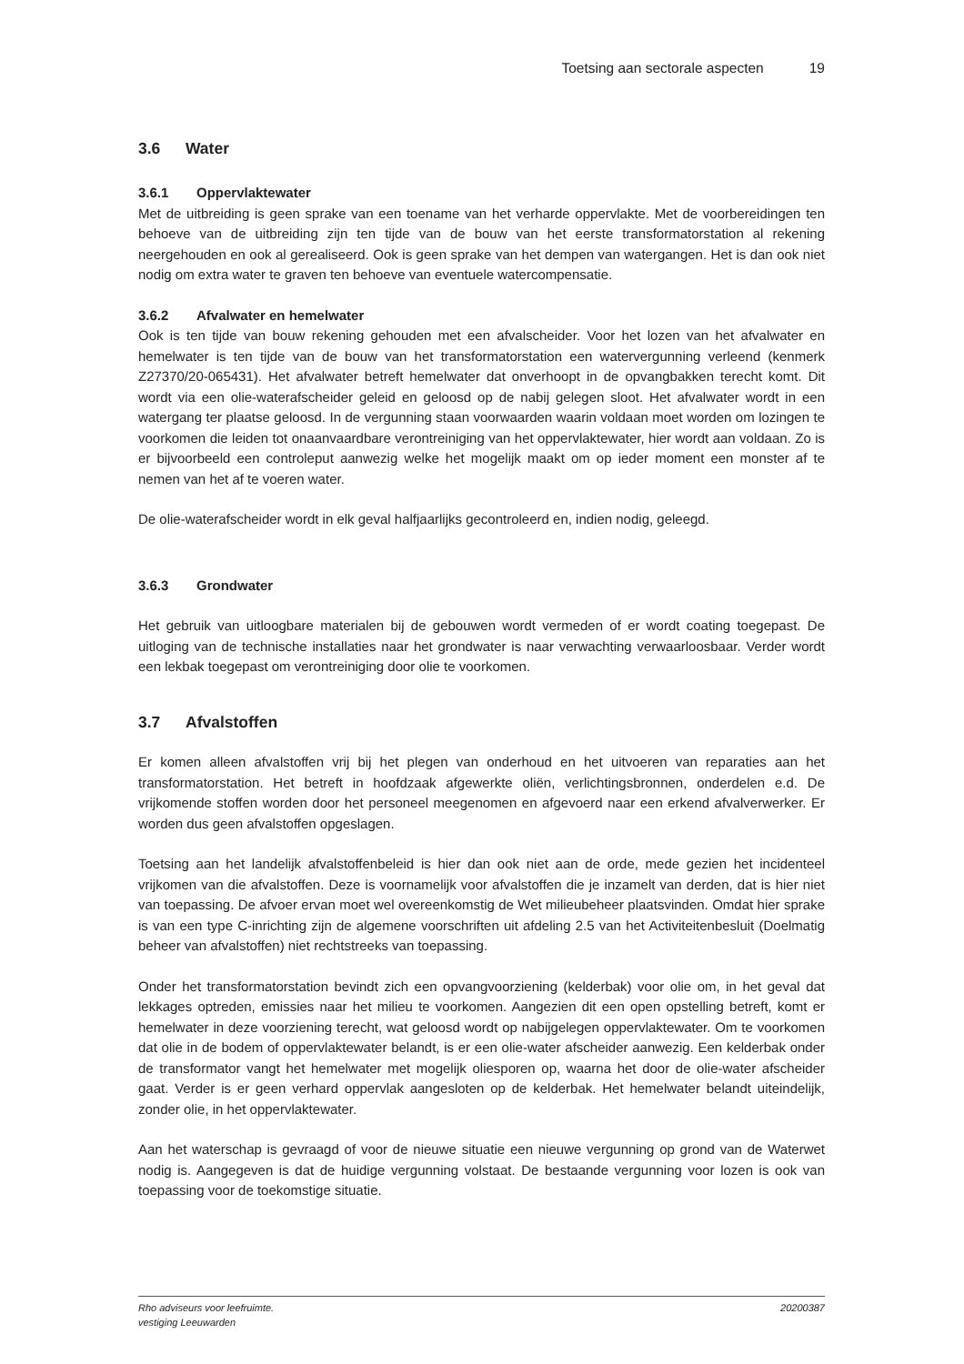Toetsing aan sectorale aspecten 19
3.6 Water
3.6.1 Oppervlaktewater
Met de uitbreiding is geen sprake van een toename van het verharde oppervlakte. Met de voorbereidingen ten behoeve van de uitbreiding zijn ten tijde van de bouw van het eerste transformatorstation al rekening neergehouden en ook al gerealiseerd. Ook is geen sprake van het dempen van watergangen. Het is dan ook niet nodig om extra water te graven ten behoeve van eventuele watercompensatie.
3.6.2 Afvalwater en hemelwater
Ook is ten tijde van bouw rekening gehouden met een afvalscheider. Voor het lozen van het afvalwater en hemelwater is ten tijde van de bouw van het transformatorstation een watervergunning verleend (kenmerk Z27370/20-065431). Het afvalwater betreft hemelwater dat onverhoopt in de opvangbakken terecht komt. Dit wordt via een olie-waterafscheider geleid en geloosd op de nabij gelegen sloot. Het afvalwater wordt in een watergang ter plaatse geloosd. In de vergunning staan voorwaarden waarin voldaan moet worden om lozingen te voorkomen die leiden tot onaanvaardbare verontreiniging van het oppervlaktewater, hier wordt aan voldaan. Zo is er bijvoorbeeld een controleput aanwezig welke het mogelijk maakt om op ieder moment een monster af te nemen van het af te voeren water.
De olie-waterafscheider wordt in elk geval halfjaarlijks gecontroleerd en, indien nodig, geleegd.
3.6.3 Grondwater
Het gebruik van uitloogbare materialen bij de gebouwen wordt vermeden of er wordt coating toegepast. De uitloging van de technische installaties naar het grondwater is naar verwachting verwaarloosbaar. Verder wordt een lekbak toegepast om verontreiniging door olie te voorkomen.
3.7 Afvalstoffen
Er komen alleen afvalstoffen vrij bij het plegen van onderhoud en het uitvoeren van reparaties aan het transformatorstation. Het betreft in hoofdzaak afgewerkte oliën, verlichtingsbronnen, onderdelen e.d. De vrijkomende stoffen worden door het personeel meegenomen en afgevoerd naar een erkend afvalverwerker. Er worden dus geen afvalstoffen opgeslagen.
Toetsing aan het landelijk afvalstoffenbeleid is hier dan ook niet aan de orde, mede gezien het incidenteel vrijkomen van die afvalstoffen. Deze is voornamelijk voor afvalstoffen die je inzamelt van derden, dat is hier niet van toepassing. De afvoer ervan moet wel overeenkomstig de Wet milieubeheer plaatsvinden. Omdat hier sprake is van een type C-inrichting zijn de algemene voorschriften uit afdeling 2.5 van het Activiteitenbesluit (Doelmatig beheer van afvalstoffen) niet rechtstreeks van toepassing.
Onder het transformatorstation bevindt zich een opvangvoorziening (kelderbak) voor olie om, in het geval dat lekkages optreden, emissies naar het milieu te voorkomen. Aangezien dit een open opstelling betreft, komt er hemelwater in deze voorziening terecht, wat geloosd wordt op nabijgelegen oppervlaktewater. Om te voorkomen dat olie in de bodem of oppervlaktewater belandt, is er een olie-water afscheider aanwezig. Een kelderbak onder de transformator vangt het hemelwater met mogelijk oliesporen op, waarna het door de olie-water afscheider gaat. Verder is er geen verhard oppervlak aangesloten op de kelderbak. Het hemelwater belandt uiteindelijk, zonder olie, in het oppervlaktewater.
Aan het waterschap is gevraagd of voor de nieuwe situatie een nieuwe vergunning op grond van de Waterwet nodig is. Aangegeven is dat de huidige vergunning volstaat. De bestaande vergunning voor lozen is ook van toepassing voor de toekomstige situatie.
Rho adviseurs voor leefruimte.
vestiging Leeuwarden 20200387